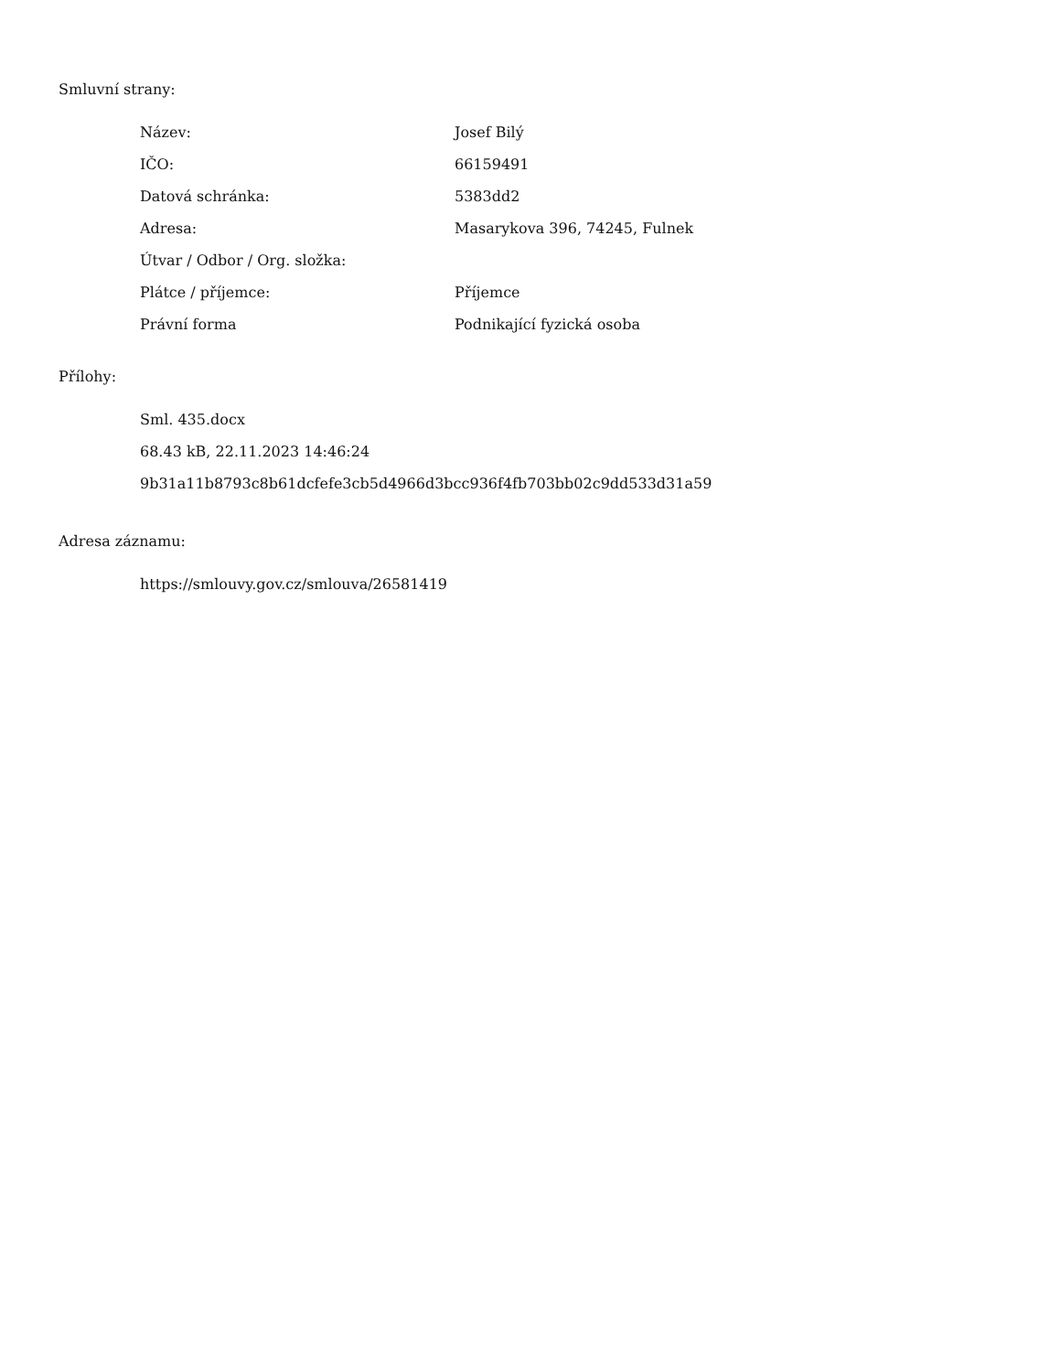Smluvní strany:
| Název: | Josef Bilý |
| IČO: | 66159491 |
| Datová schránka: | 5383dd2 |
| Adresa: | Masarykova 396, 74245, Fulnek |
| Útvar / Odbor / Org. složka: | |
| Plátce / příjemce: | Příjemce |
| Právní forma | Podnikající fyzická osoba |
Přílohy:
Sml. 435.docx
68.43 kB, 22.11.2023 14:46:24
9b31a11b8793c8b61dcfefe3cb5d4966d3bcc936f4fb703bb02c9dd533d31a59
Adresa záznamu:
https://smlouvy.gov.cz/smlouva/26581419